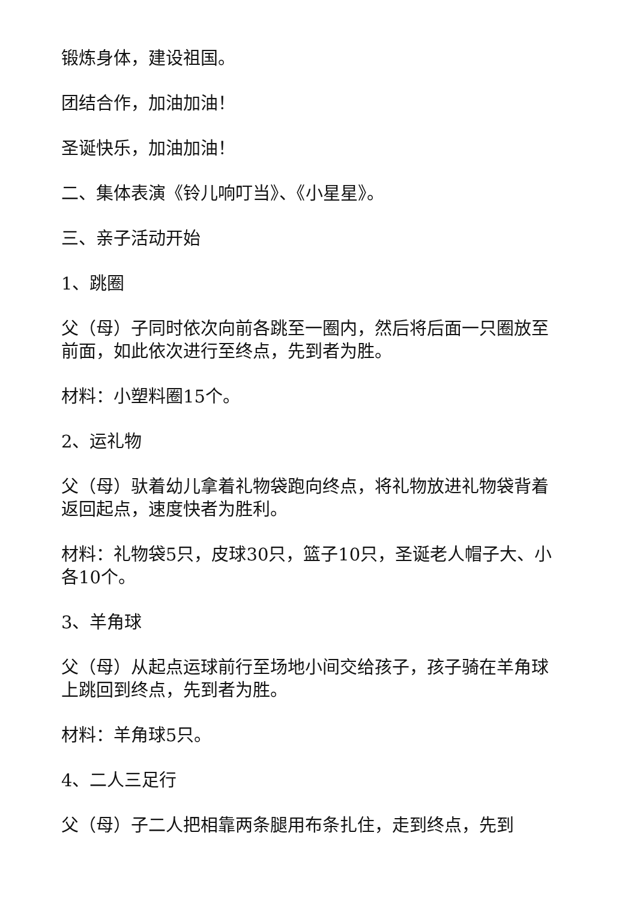锻炼身体，建设祖国。
团结合作，加油加油！
圣诞快乐，加油加油！
二、集体表演《铃儿响叮当》、《小星星》。
三、亲子活动开始
1、跳圈
父（母）子同时依次向前各跳至一圈内，然后将后面一只圈放至前面，如此依次进行至终点，先到者为胜。
材料：小塑料圈15个。
2、运礼物
父（母）驮着幼儿拿着礼物袋跑向终点，将礼物放进礼物袋背着返回起点，速度快者为胜利。
材料：礼物袋5只，皮球30只，篮子10只，圣诞老人帽子大、小各10个。
3、羊角球
父（母）从起点运球前行至场地小间交给孩子，孩子骑在羊角球上跳回到终点，先到者为胜。
材料：羊角球5只。
4、二人三足行
父（母）子二人把相靠两条腿用布条扎住，走到终点，先到